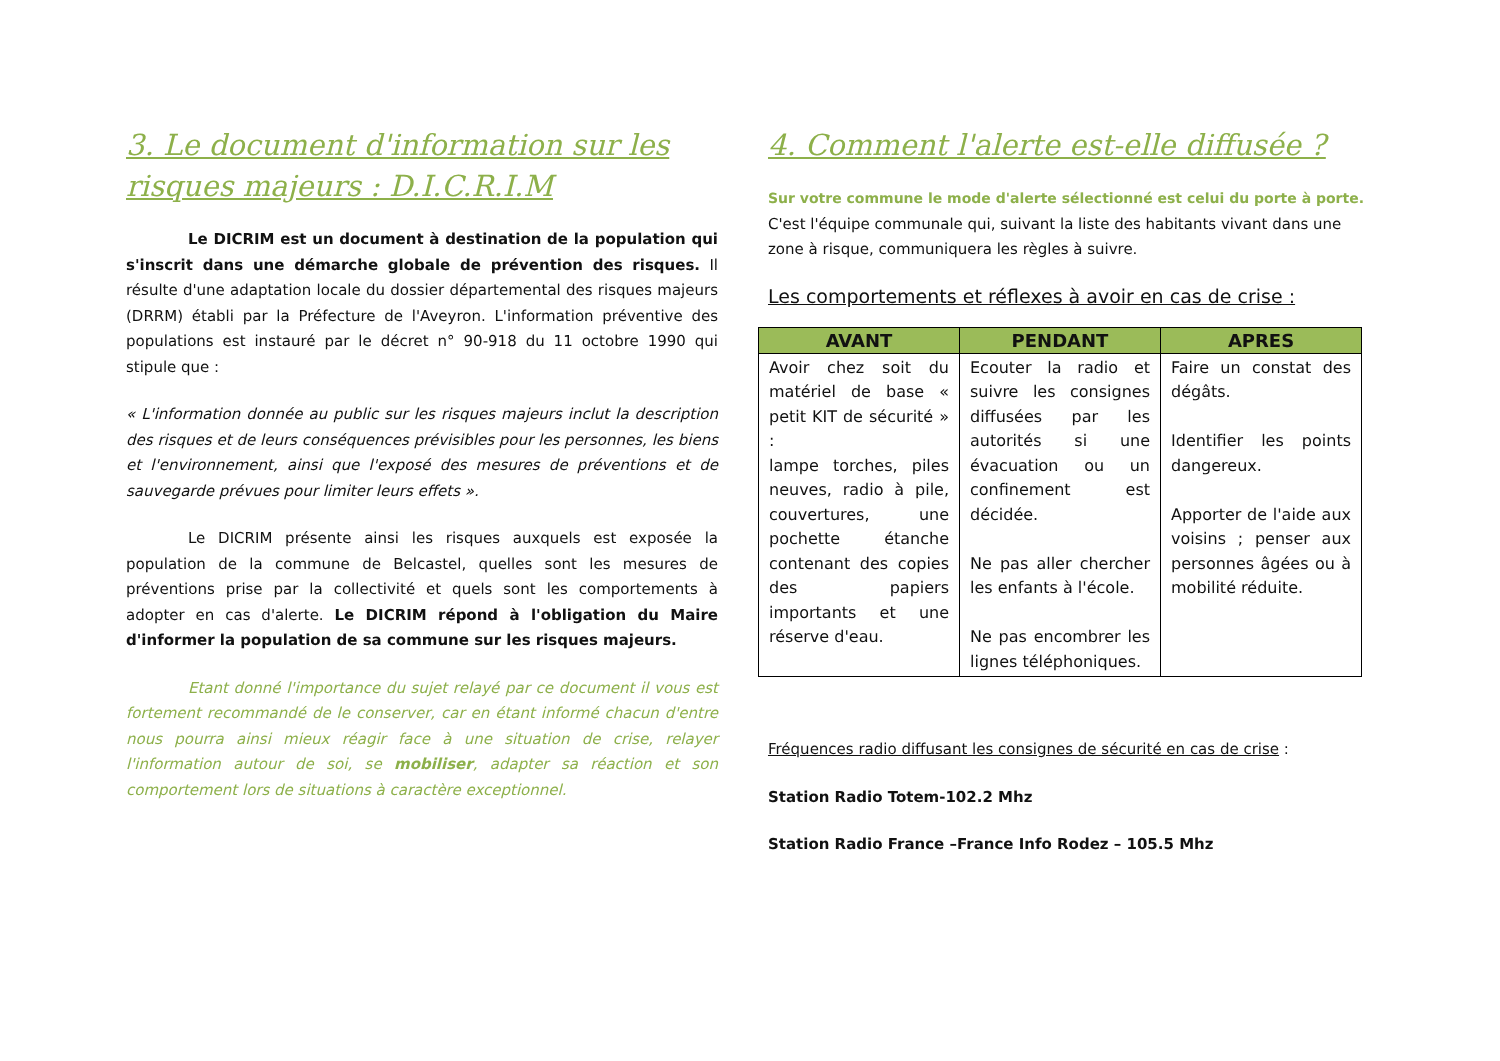3. Le document d'information sur les risques majeurs : D.I.C.R.I.M
Le DICRIM est un document à destination de la population qui s'inscrit dans une démarche globale de prévention des risques. Il résulte d'une adaptation locale du dossier départemental des risques majeurs (DRRM) établi par la Préfecture de l'Aveyron. L'information préventive des populations est instauré par le décret n° 90-918 du 11 octobre 1990 qui stipule que :
« L'information donnée au public sur les risques majeurs inclut la description des risques et de leurs conséquences prévisibles pour les personnes, les biens et l'environnement, ainsi que l'exposé des mesures de préventions et de sauvegarde prévues pour limiter leurs effets ».
Le DICRIM présente ainsi les risques auxquels est exposée la population de la commune de Belcastel, quelles sont les mesures de préventions prise par la collectivité et quels sont les comportements à adopter en cas d'alerte. Le DICRIM répond à l'obligation du Maire d'informer la population de sa commune sur les risques majeurs.
Etant donné l'importance du sujet relayé par ce document il vous est fortement recommandé de le conserver, car en étant informé chacun d'entre nous pourra ainsi mieux réagir face à une situation de crise, relayer l'information autour de soi, se mobiliser, adapter sa réaction et son comportement lors de situations à caractère exceptionnel.
4. Comment l'alerte est-elle diffusée ?
Sur votre commune le mode d'alerte sélectionné est celui du porte à porte.
C'est l'équipe communale qui, suivant la liste des habitants vivant dans une zone à risque, communiquera les règles à suivre.
Les comportements et réflexes à avoir en cas de crise :
| AVANT | PENDANT | APRES |
| --- | --- | --- |
| Avoir chez soit du matériel de base « petit KIT de sécurité » : lampe torches, piles neuves, radio à pile, couvertures, une pochette étanche contenant des copies des papiers importants et une réserve d'eau. | Ecouter la radio et suivre les consignes diffusées par les autorités si une évacuation ou un confinement est décidée. Ne pas aller chercher les enfants à l'école. Ne pas encombrer les lignes téléphoniques. | Faire un constat des dégâts. Identifier les points dangereux. Apporter de l'aide aux voisins ; penser aux personnes âgées ou à mobilité réduite. |
Fréquences radio diffusant les consignes de sécurité en cas de crise :
Station Radio Totem-102.2 Mhz
Station Radio France –France Info Rodez – 105.5 Mhz